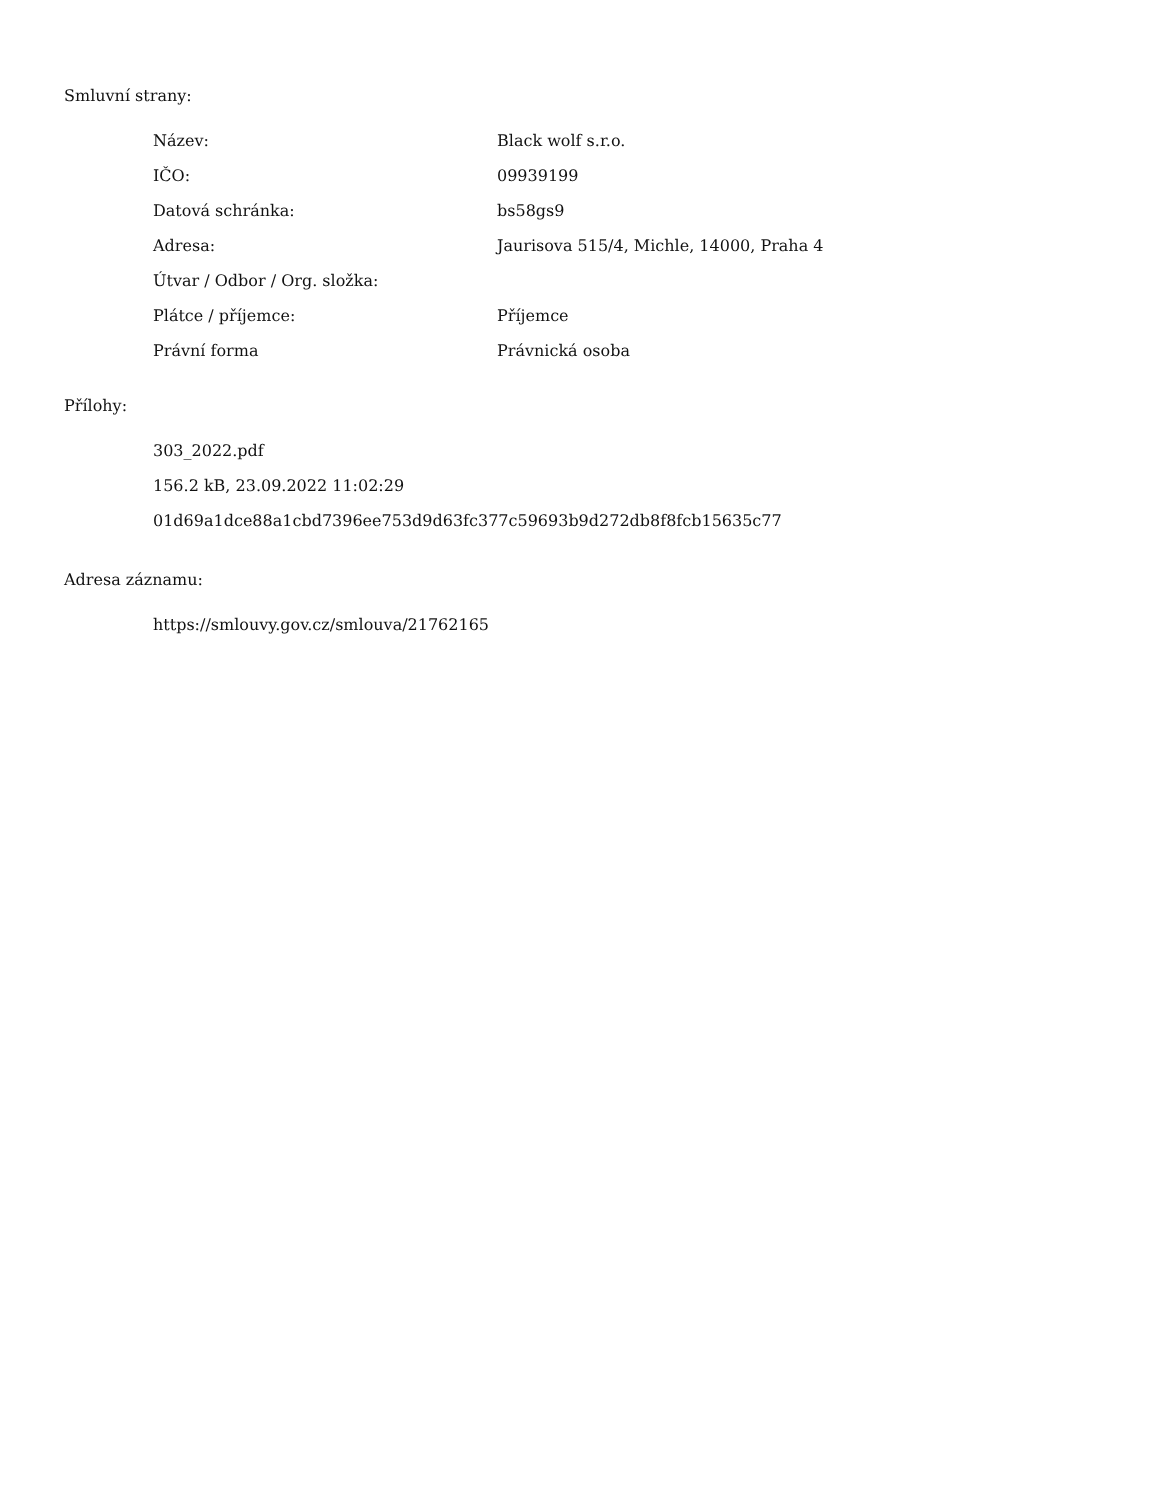Smluvní strany:
| Název: | Black wolf s.r.o. |
| IČO: | 09939199 |
| Datová schránka: | bs58gs9 |
| Adresa: | Jaurisova 515/4, Michle, 14000, Praha 4 |
| Útvar / Odbor / Org. složka: | |
| Plátce / příjemce: | Příjemce |
| Právní forma | Právnická osoba |
Přílohy:
303_2022.pdf
156.2 kB, 23.09.2022 11:02:29
01d69a1dce88a1cbd7396ee753d9d63fc377c59693b9d272db8f8fcb15635c77
Adresa záznamu:
https://smlouvy.gov.cz/smlouva/21762165